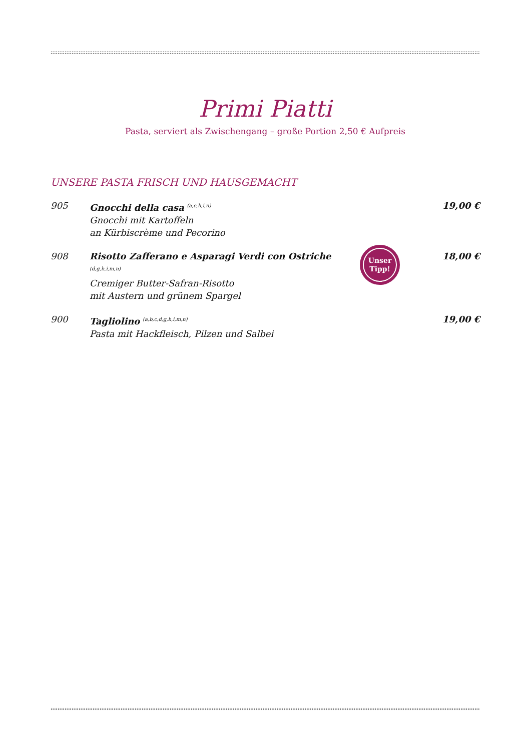Primi Piatti
Pasta, serviert als Zwischengang – große Portion 2,50 € Aufpreis
UNSERE PASTA FRISCH UND HAUSGEMACHT
905 Gnocchi della casa <sup>(a,c,h,i,n)</sup>
Gnocchi mit Kartoffeln
an Kürbiscrème und Pecorino
19,00 €
908 Risotto Zafferano e Asparagi Verdi con Ostriche <sup>(d,g,h,i,m,n)</sup>
Cremiger Butter-Safran-Risotto
mit Austern und grünem Spargel
Unser
Tipp!
18,00 €
900 Tagliolino <sup>(a,b,c,d,g,h,i,m,n)</sup>
Pasta mit Hackfleisch, Pilzen und Salbei
19,00 €